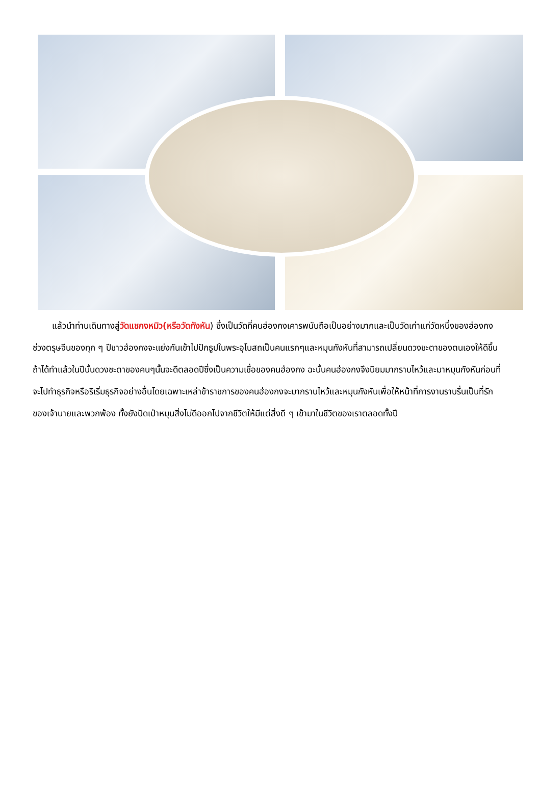แล้วนำท่านเดินทางสู่วัดแชกงหมิว(หรือวัดกังหัน) ซึ่งเป็นวัดที่คนฮ่องกงเคารพนับถือเป็นอย่างมากและเป็นวัดเก่าแก่วัดหนึ่งของฮ่องกง ช่วงตรุษจีนของทุก ๆ ปีชาวฮ่องกงจะแย่งกันเข้าไปปักธูปในพระอุโบสถเป็นคนแรกๆและหมุนกังหันที่สามารถเปลี่ยนดวงชะตาของตนเองให้ดีขึ้น ถ้าได้ทำแล้วในปีนั้นดวงชะตาของคนๆนั้นจะดีตลอดปีซึ่งเป็นความเชื่อของคนฮ่องกง ฉะนั้นคนฮ่องกงจึงนิยมมากราบไหว้และมาหมุนกังหันก่อนที่จะไปทำธุรกิจหรือริเริ่มธุรกิจอย่างอื่นโดยเฉพาะเหล่าข้าราชการของคนฮ่องกงจะมากราบไหว้และหมุนกังหันเพื่อให้หน้าที่การงานราบรื่นเป็นที่รักของเจ้านายและพวกพ้อง ทั้งยังปัดเป่าหมุนสิ่งไม่ดีออกไปจากชีวิตให้มีแต่สิ่งดี ๆ เข้ามาในชีวิตของเราตลอดทั้งปี